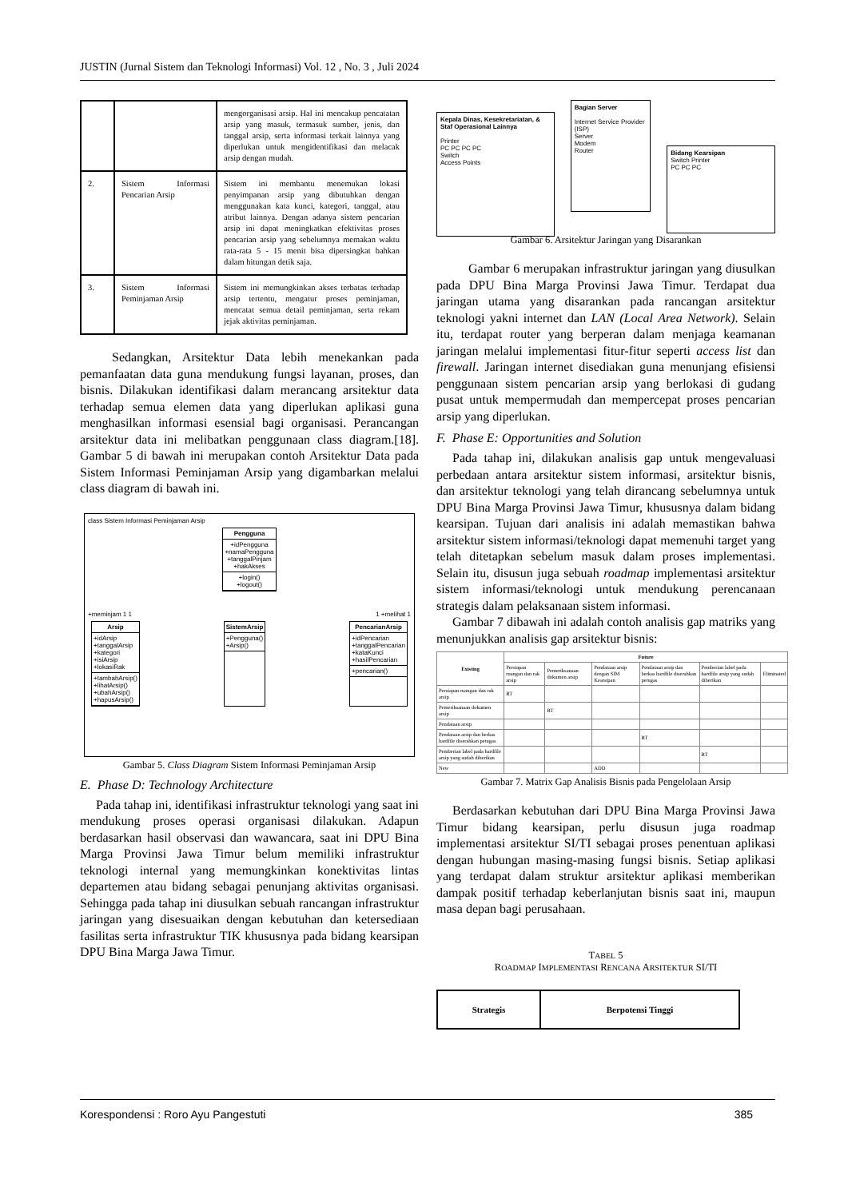JUSTIN (Jurnal Sistem dan Teknologi Informasi) Vol. 12 , No. 3 , Juli 2024
| | | mengorganisasi arsip. Hal ini mencakup pencatatan arsip yang masuk, termasuk sumber, jenis, dan tanggal arsip, serta informasi terkait lainnya yang diperlukan untuk mengidentifikasi dan melacak arsip dengan mudah. |
| 2. | Sistem Informasi Pencarian Arsip | Sistem ini membantu menemukan lokasi penyimpanan arsip yang dibutuhkan dengan menggunakan kata kunci, kategori, tanggal, atau atribut lainnya. Dengan adanya sistem pencarian arsip ini dapat meningkatkan efektivitas proses pencarian arsip yang sebelumnya memakan waktu rata-rata 5 - 15 menit bisa dipersingkat bahkan dalam hitungan detik saja. |
| 3. | Sistem Informasi Peminjaman Arsip | Sistem ini memungkinkan akses terbatas terhadap arsip tertentu, mengatur proses peminjaman, mencatat semua detail peminjaman, serta rekam jejak aktivitas peminjaman. |
Sedangkan, Arsitektur Data lebih menekankan pada pemanfaatan data guna mendukung fungsi layanan, proses, dan bisnis. Dilakukan identifikasi dalam merancang arsitektur data terhadap semua elemen data yang diperlukan aplikasi guna menghasilkan informasi esensial bagi organisasi. Perancangan arsitektur data ini melibatkan penggunaan class diagram.[18]. Gambar 5 di bawah ini merupakan contoh Arsitektur Data pada Sistem Informasi Peminjaman Arsip yang digambarkan melalui class diagram di bawah ini.
class Sistem Informasi Peminjaman Arsip
Pengguna
+idPengguna
+namaPengguna
+tanggalPinjam
+hakAkses
+login()
+logout()
+meminjam 1 1 1 +melihat 1
Arsip
+idArsip
+tanggalArsip
+kategori
+isiArsip
+lokasiRak
+tambahArsip()
+lihatArsip()
+ubahArsip()
+hapusArsip()
SistemArsip
+Pengguna()
+Arsip()
PencarianArsip
+idPencarian
+tanggalPencarian
+kataKunci
+hasilPencarian
+pencarian()
Gambar 5. Class Diagram Sistem Informasi Peminjaman Arsip
E. Phase D: Technology Architecture
Pada tahap ini, identifikasi infrastruktur teknologi yang saat ini mendukung proses operasi organisasi dilakukan. Adapun berdasarkan hasil observasi dan wawancara, saat ini DPU Bina Marga Provinsi Jawa Timur belum memiliki infrastruktur teknologi internal yang memungkinkan konektivitas lintas departemen atau bidang sebagai penunjang aktivitas organisasi. Sehingga pada tahap ini diusulkan sebuah rancangan infrastruktur jaringan yang disesuaikan dengan kebutuhan dan ketersediaan fasilitas serta infrastruktur TIK khususnya pada bidang kearsipan DPU Bina Marga Jawa Timur.
Kepala Dinas, Kesekretariatan, & Staf Operasional Lainnya
Printer
PC PC PC PC
Switch
Access Points
Bagian Server
Internet Service Provider (ISP)
Server
Modem
Router
Bidang Kearsipan
Switch Printer
PC PC PC
Gambar 6. Arsitektur Jaringan yang Disarankan
Gambar 6 merupakan infrastruktur jaringan yang diusulkan pada DPU Bina Marga Provinsi Jawa Timur. Terdapat dua jaringan utama yang disarankan pada rancangan arsitektur teknologi yakni internet dan LAN (Local Area Network). Selain itu, terdapat router yang berperan dalam menjaga keamanan jaringan melalui implementasi fitur-fitur seperti access list dan firewall. Jaringan internet disediakan guna menunjang efisiensi penggunaan sistem pencarian arsip yang berlokasi di gudang pusat untuk mempermudah dan mempercepat proses pencarian arsip yang diperlukan.
F. Phase E: Opportunities and Solution
Pada tahap ini, dilakukan analisis gap untuk mengevaluasi perbedaan antara arsitektur sistem informasi, arsitektur bisnis, dan arsitektur teknologi yang telah dirancang sebelumnya untuk DPU Bina Marga Provinsi Jawa Timur, khususnya dalam bidang kearsipan. Tujuan dari analisis ini adalah memastikan bahwa arsitektur sistem informasi/teknologi dapat memenuhi target yang telah ditetapkan sebelum masuk dalam proses implementasi. Selain itu, disusun juga sebuah roadmap implementasi arsitektur sistem informasi/teknologi untuk mendukung perencanaan strategis dalam pelaksanaan sistem informasi.
Gambar 7 dibawah ini adalah contoh analisis gap matriks yang menunjukkan analisis gap arsitektur bisnis:
| Existing | Future | | | | | |
| --- | --- | --- | --- | --- | --- | --- |
| | Persiapan ruangan dan rak arsip | Pemeriksanaan dokumen arsip | Pendataan arsip dengan SIM Kearsipan | Pendataan arsip dan berkas hardfile diserahkan petugas | Pemberian label pada hardfile arsip yang sudah diberikan | Eliminated |
| Persiapan ruangan dan rak arsip | RT | | | | | |
| Pemeriksanaan dokumen arsip | | RT | | | | |
| Pendataan arsip | | | | | | |
| Pendataan arsip dan berkas hardfile diserahkan petugas | | | | RT | | |
| Pemberian label pada hardfile arsip yang sudah diberikan | | | | | RT | |
| New | | | ADD | | | |
Gambar 7. Matrix Gap Analisis Bisnis pada Pengelolaan Arsip
Berdasarkan kebutuhan dari DPU Bina Marga Provinsi Jawa Timur bidang kearsipan, perlu disusun juga roadmap implementasi arsitektur SI/TI sebagai proses penentuan aplikasi dengan hubungan masing-masing fungsi bisnis. Setiap aplikasi yang terdapat dalam struktur arsitektur aplikasi memberikan dampak positif terhadap keberlanjutan bisnis saat ini, maupun masa depan bagi perusahaan.
TABEL 5
ROADMAP IMPLEMENTASI RENCANA ARSITEKTUR SI/TI
| Strategis | Berpotensi Tinggi |
| --- | --- |
Korespondensi : Roro Ayu Pangestuti 385